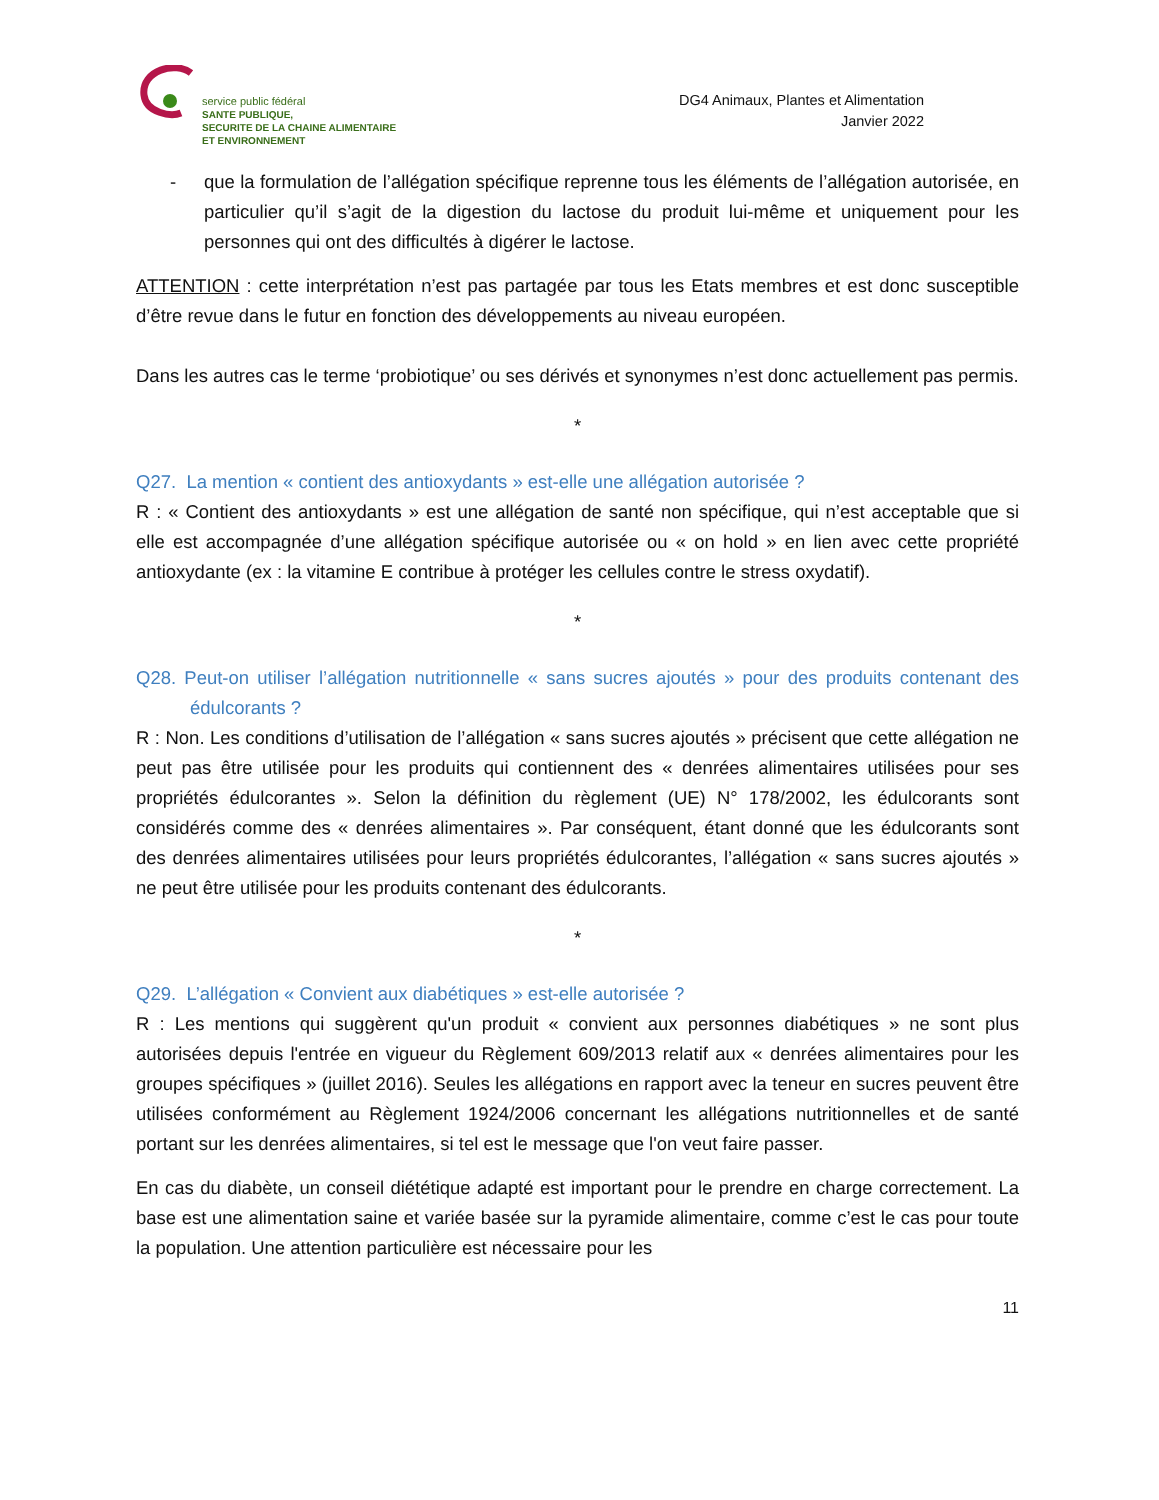service public fédéral
SANTE PUBLIQUE,
SECURITE DE LA CHAINE ALIMENTAIRE
ET ENVIRONNEMENT
DG4 Animaux, Plantes et Alimentation
Janvier 2022
- que la formulation de l’allégation spécifique reprenne tous les éléments de l’allégation autorisée, en particulier qu’il s’agit de la digestion du lactose du produit lui-même et uniquement pour les personnes qui ont des difficultés à digérer le lactose.
ATTENTION : cette interprétation n’est pas partagée par tous les Etats membres et est donc susceptible d’être revue dans le futur en fonction des développements au niveau européen.
Dans les autres cas le terme ‘probiotique’ ou ses dérivés et synonymes n’est donc actuellement pas permis.
*
Q27. La mention « contient des antioxydants » est-elle une allégation autorisée ?
R : « Contient des antioxydants » est une allégation de santé non spécifique, qui n’est acceptable que si elle est accompagnée d’une allégation spécifique autorisée ou « on hold » en lien avec cette propriété antioxydante (ex : la vitamine E contribue à protéger les cellules contre le stress oxydatif).
*
Q28. Peut-on utiliser l’allégation nutritionnelle « sans sucres ajoutés » pour des produits contenant des édulcorants ?
R : Non. Les conditions d’utilisation de l’allégation « sans sucres ajoutés » précisent que cette allégation ne peut pas être utilisée pour les produits qui contiennent des « denrées alimentaires utilisées pour ses propriétés édulcorantes ». Selon la définition du règlement (UE) N° 178/2002, les édulcorants sont considérés comme des « denrées alimentaires ». Par conséquent, étant donné que les édulcorants sont des denrées alimentaires utilisées pour leurs propriétés édulcorantes, l’allégation « sans sucres ajoutés » ne peut être utilisée pour les produits contenant des édulcorants.
*
Q29. L’allégation « Convient aux diabétiques » est-elle autorisée ?
R : Les mentions qui suggèrent qu'un produit « convient aux personnes diabétiques » ne sont plus autorisées depuis l'entrée en vigueur du Règlement 609/2013 relatif aux « denrées alimentaires pour les groupes spécifiques » (juillet 2016). Seules les allégations en rapport avec la teneur en sucres peuvent être utilisées conformément au Règlement 1924/2006 concernant les allégations nutritionnelles et de santé portant sur les denrées alimentaires, si tel est le message que l'on veut faire passer.
En cas du diabète, un conseil diététique adapté est important pour le prendre en charge correctement. La base est une alimentation saine et variée basée sur la pyramide alimentaire, comme c’est le cas pour toute la population. Une attention particulière est nécessaire pour les
11